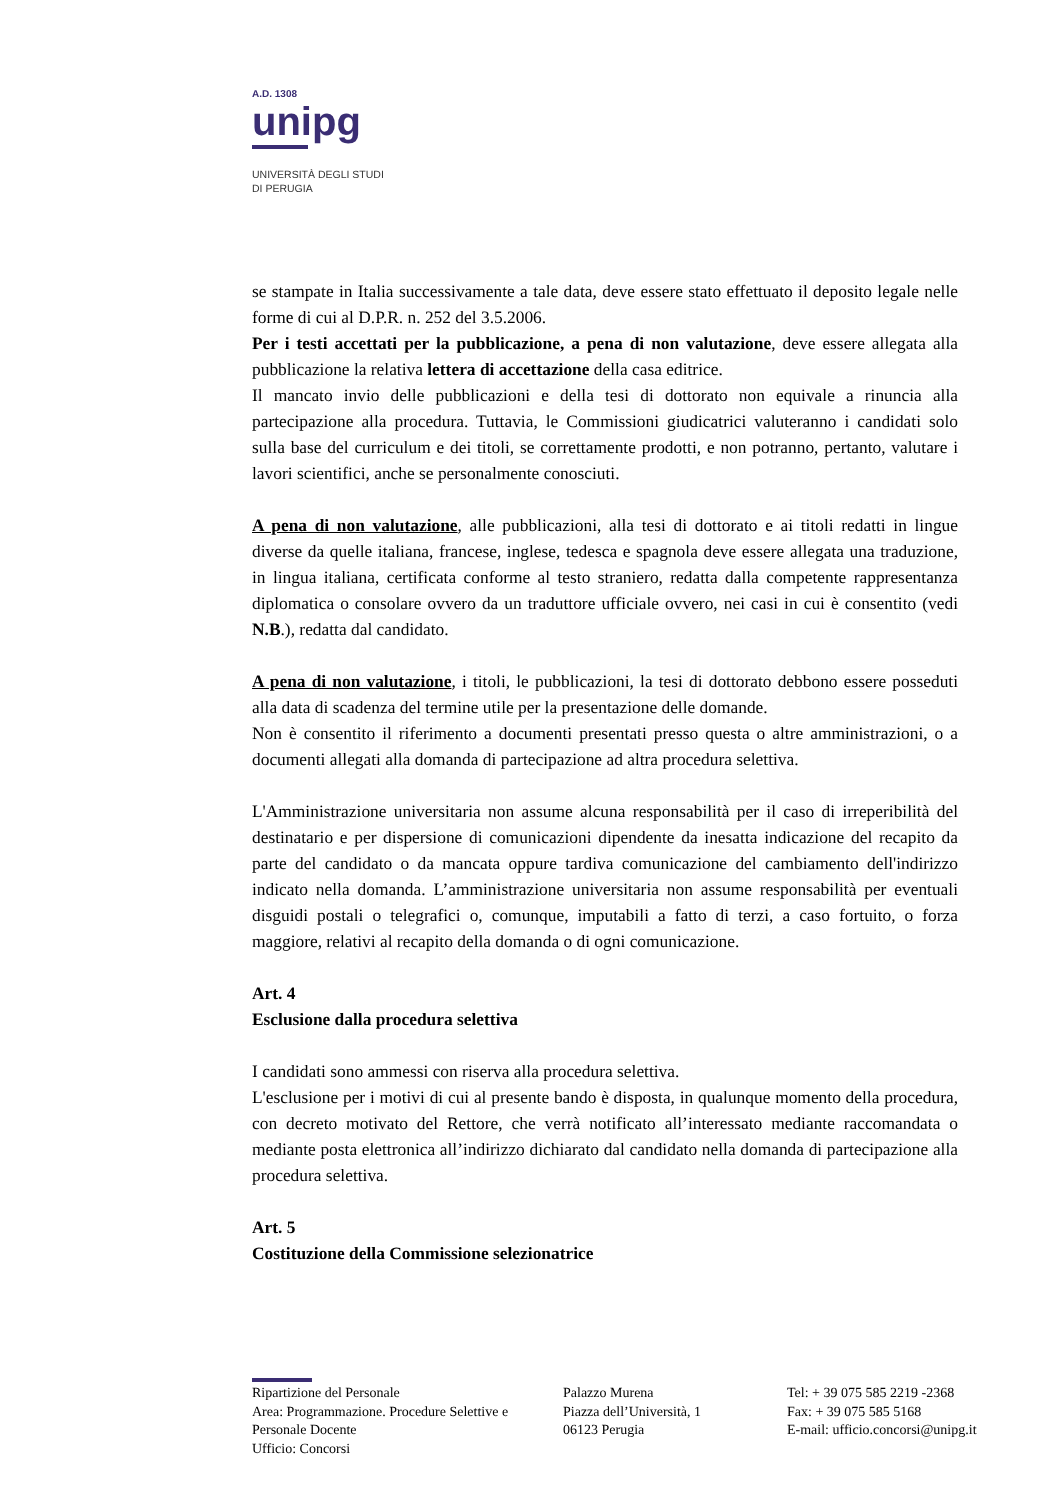A.D. 1308
unipg
UNIVERSITÀ DEGLI STUDI
DI PERUGIA
se stampate in Italia successivamente a tale data, deve essere stato effettuato il deposito legale nelle forme di cui al D.P.R. n. 252 del 3.5.2006.
Per i testi accettati per la pubblicazione, a pena di non valutazione, deve essere allegata alla pubblicazione la relativa lettera di accettazione della casa editrice.
Il mancato invio delle pubblicazioni e della tesi di dottorato non equivale a rinuncia alla partecipazione alla procedura. Tuttavia, le Commissioni giudicatrici valuteranno i candidati solo sulla base del curriculum e dei titoli, se correttamente prodotti, e non potranno, pertanto, valutare i lavori scientifici, anche se personalmente conosciuti.
A pena di non valutazione, alle pubblicazioni, alla tesi di dottorato e ai titoli redatti in lingue diverse da quelle italiana, francese, inglese, tedesca e spagnola deve essere allegata una traduzione, in lingua italiana, certificata conforme al testo straniero, redatta dalla competente rappresentanza diplomatica o consolare ovvero da un traduttore ufficiale ovvero, nei casi in cui è consentito (vedi N.B.), redatta dal candidato.
A pena di non valutazione, i titoli, le pubblicazioni, la tesi di dottorato debbono essere posseduti alla data di scadenza del termine utile per la presentazione delle domande.
Non è consentito il riferimento a documenti presentati presso questa o altre amministrazioni, o a documenti allegati alla domanda di partecipazione ad altra procedura selettiva.
L'Amministrazione universitaria non assume alcuna responsabilità per il caso di irreperibilità del destinatario e per dispersione di comunicazioni dipendente da inesatta indicazione del recapito da parte del candidato o da mancata oppure tardiva comunicazione del cambiamento dell'indirizzo indicato nella domanda. L’amministrazione universitaria non assume responsabilità per eventuali disguidi postali o telegrafici o, comunque, imputabili a fatto di terzi, a caso fortuito, o forza maggiore, relativi al recapito della domanda o di ogni comunicazione.
Art. 4
Esclusione dalla procedura selettiva
I candidati sono ammessi con riserva alla procedura selettiva.
L'esclusione per i motivi di cui al presente bando è disposta, in qualunque momento della procedura, con decreto motivato del Rettore, che verrà notificato all’interessato mediante raccomandata o mediante posta elettronica all’indirizzo dichiarato dal candidato nella domanda di partecipazione alla procedura selettiva.
Art. 5
Costituzione della Commissione selezionatrice
Ripartizione del Personale
Area: Programmazione. Procedure Selettive e Personale Docente
Ufficio: Concorsi
Palazzo Murena
Piazza dell’Università, 1
06123 Perugia
Tel: + 39 075 585 2219 -2368
Fax: + 39 075 585 5168
E-mail: ufficio.concorsi@unipg.it